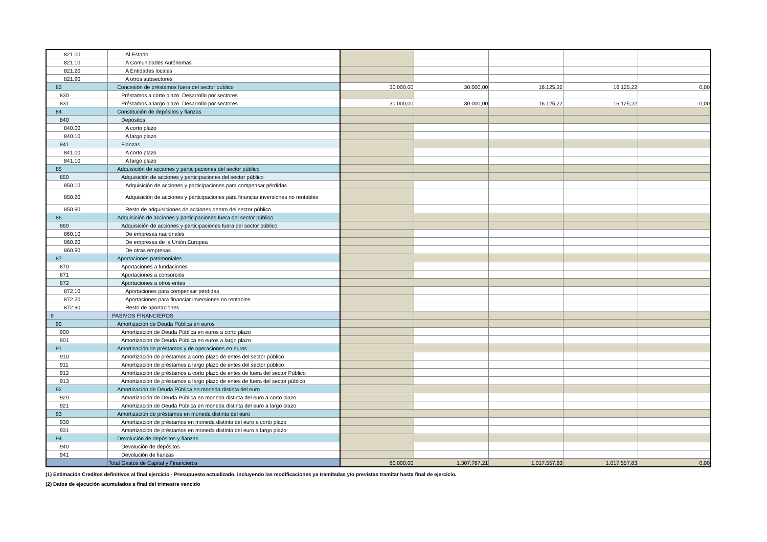| 821.00 | Al Estado | | | | | |
| 821.10 | A Comunidades Autónomas | | | | | |
| 821.20 | A Entidades locales | | | | | |
| 821.90 | A otros subsectores | | | | | |
| 83 | Concesión de préstamos fuera del sector público | 30.000,00 | 30.000,00 | 16.125,22 | 16.125,22 | 0,00 |
| 830 | Préstamos a corto plazo. Desarrollo por sectores | | | | | |
| 831 | Préstamos a largo plazo. Desarrollo por sectores | 30.000,00 | 30.000,00 | 16.125,22 | 16.125,22 | 0,00 |
| 84 | Constitución de depósitos y fianzas | | | | | |
| 840 | Depósitos | | | | | |
| 840.00 | A corto plazo | | | | | |
| 840.10 | A largo plazo | | | | | |
| 841 | Fianzas | | | | | |
| 841.00 | A corto plazo | | | | | |
| 841.10 | A largo plazo | | | | | |
| 85 | Adquisición de acciones y participaciones del sector público | | | | | |
| 850 | Adquisición de acciones y participaciones del sector público | | | | | |
| 850.10 | Adquisición de acciones y participaciones para compensar pérdidas | | | | | |
| 850.20 | Adquisición de acciones y participaciones para financiar inversiones no rentables | | | | | |
| 850.90 | Resto de adquisiciones de acciones dentro del sector público | | | | | |
| 86 | Adquisición de acciones y participaciones fuera del sector público | | | | | |
| 860 | Adquisición de acciones y participaciones fuera del sector público | | | | | |
| 860.10 | De empresas nacionales | | | | | |
| 860.20 | De empresas de la Unión Europea | | | | | |
| 860.90 | De otras empresas | | | | | |
| 87 | Aportaciones patrimoniales | | | | | |
| 870 | Aportaciones a fundaciones | | | | | |
| 871 | Aportaciones a consorcios | | | | | |
| 872 | Aportaciones a otros entes | | | | | |
| 872.10 | Aportaciones para compensar pérdidas | | | | | |
| 872.20 | Aportaciones para financiar inversiones no rentables | | | | | |
| 872.90 | Resto de aportaciones | | | | | |
| 9 | PASIVOS FINANCIEROS | | | | | |
| 90 | Amortización de Deuda Pública en euros | | | | | |
| 900 | Amortización de Deuda Pública en euros a corto plazo | | | | | |
| 901 | Amortización de Deuda Pública en euros a largo plazo | | | | | |
| 91 | Amortización de préstamos y de operaciones en euros | | | | | |
| 910 | Amortización de préstamos a corto plazo de entes del sector público | | | | | |
| 911 | Amortización de préstamos a largo plazo de entes del sector público | | | | | |
| 912 | Amortización de préstamos a corto plazo de entes de fuera del sector Público | | | | | |
| 913 | Amortización de préstamos a largo plazo de entes de fuera del sector público | | | | | |
| 92 | Amortización de Deuda Pública en moneda distinta del euro | | | | | |
| 920 | Amortización de Deuda Pública en moneda distinta del euro a corto plazo | | | | | |
| 921 | Amortización de Deuda Pública en moneda distinta del euro a largo plazo | | | | | |
| 93 | Amortización de préstamos en moneda distinta del euro | | | | | |
| 930 | Amortización de préstamos en moneda distinta del euro a corto plazo | | | | | |
| 931 | Amortización de préstamos en moneda distinta del euro a largo plazo | | | | | |
| 94 | Devolución de depósitos y fianzas | | | | | |
| 940 | Devolución de depósitos | | | | | |
| 941 | Devolución de fianzas | | | | | |
| | Total Gastos de Capital y Financieros | 60.000,00 | 1.307.787,21 | 1.017.557,83 | 1.017.557,83 | 0,00 |
(1) Estimación Creditos definitivos al final ejercicio - Presupuesto actualizado, incluyendo las modificaciones ya tramitadas y/o previstas tramitar hasta final de ejercicio.
(2) Datos de ejecución acumulados a final del trimestre vencido